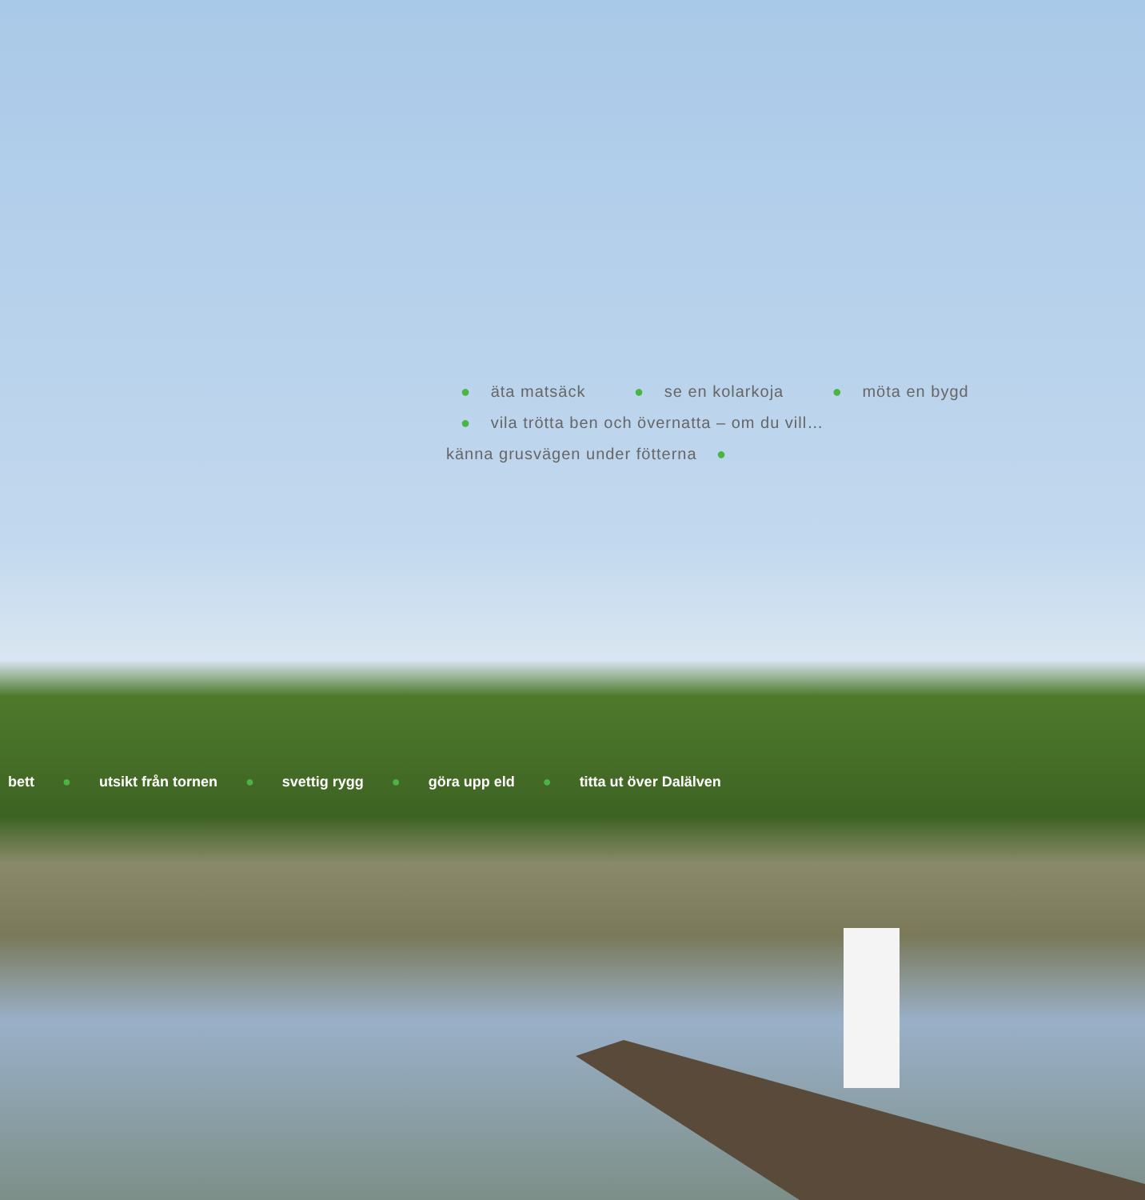● äta matsäck ● se en kolarkoja ● möta en bygd ● vila trötta ben och övernatta – om du vill… känna grusvägen under fötterna ●
bett ● utsikt från tornen ● svettig rygg ● göra upp eld ● titta ut över Dalälven